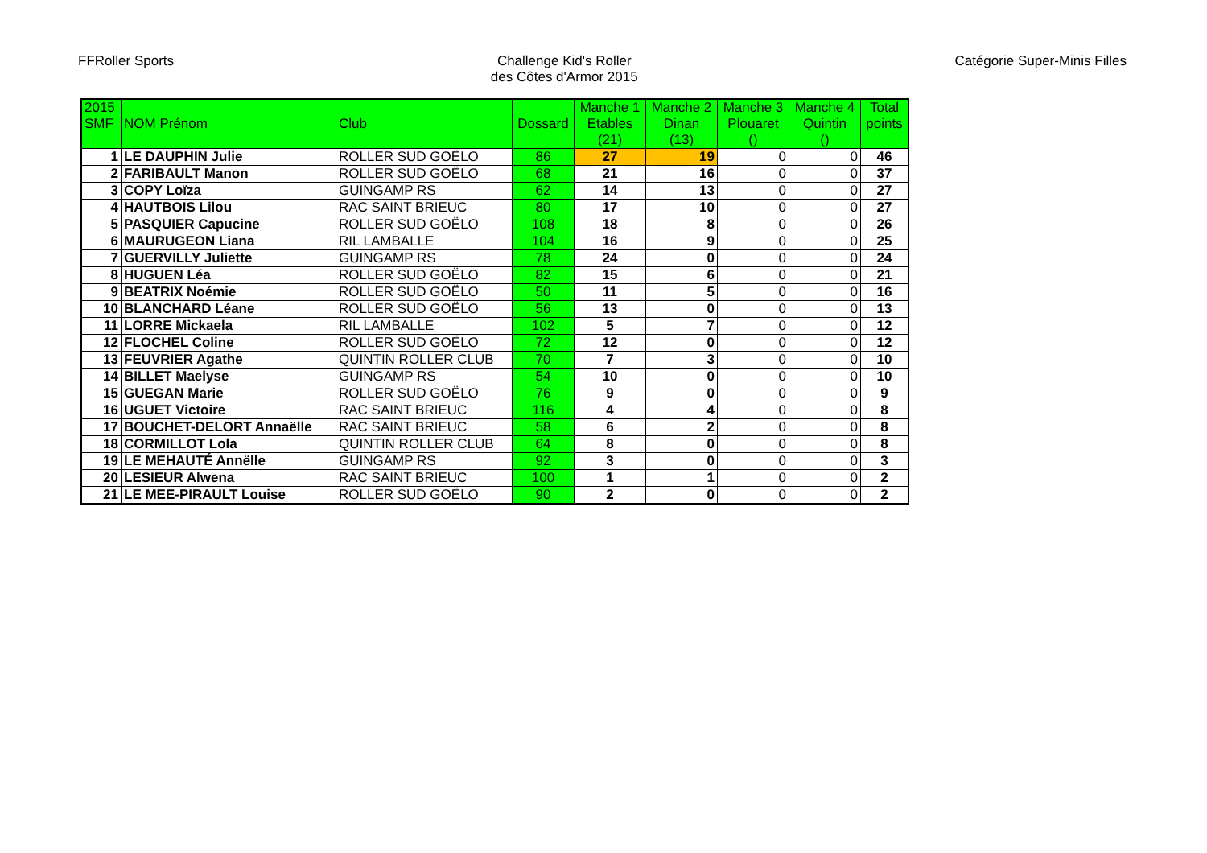FFRoller Sports Challenge Kid's Roller
des Côtes d'Armor 2015
Catégorie Super-Minis Filles
| 2015 SMF | NOM Prénom | Club | Dossard | Manche 1 Etables (21) | Manche 2 Dinan (13) | Manche 3 Plouaret () | Manche 4 Quintin () | Total points |
| --- | --- | --- | --- | --- | --- | --- | --- | --- |
| 1 | LE DAUPHIN Julie | ROLLER SUD GOËLO | 86 | 27 | 19 | 0 | 0 | 46 |
| 2 | FARIBAULT Manon | ROLLER SUD GOËLO | 68 | 21 | 16 | 0 | 0 | 37 |
| 3 | COPY Loïza | GUINGAMP RS | 62 | 14 | 13 | 0 | 0 | 27 |
| 4 | HAUTBOIS Lilou | RAC SAINT BRIEUC | 80 | 17 | 10 | 0 | 0 | 27 |
| 5 | PASQUIER Capucine | ROLLER SUD GOËLO | 108 | 18 | 8 | 0 | 0 | 26 |
| 6 | MAURUGEON Liana | RIL LAMBALLE | 104 | 16 | 9 | 0 | 0 | 25 |
| 7 | GUERVILLY Juliette | GUINGAMP RS | 78 | 24 | 0 | 0 | 0 | 24 |
| 8 | HUGUEN Léa | ROLLER SUD GOËLO | 82 | 15 | 6 | 0 | 0 | 21 |
| 9 | BEATRIX Noémie | ROLLER SUD GOËLO | 50 | 11 | 5 | 0 | 0 | 16 |
| 10 | BLANCHARD Léane | ROLLER SUD GOËLO | 56 | 13 | 0 | 0 | 0 | 13 |
| 11 | LORRE Mickaela | RIL LAMBALLE | 102 | 5 | 7 | 0 | 0 | 12 |
| 12 | FLOCHEL Coline | ROLLER SUD GOËLO | 72 | 12 | 0 | 0 | 0 | 12 |
| 13 | FEUVRIER Agathe | QUINTIN ROLLER CLUB | 70 | 7 | 3 | 0 | 0 | 10 |
| 14 | BILLET Maelyse | GUINGAMP RS | 54 | 10 | 0 | 0 | 0 | 10 |
| 15 | GUEGAN Marie | ROLLER SUD GOËLO | 76 | 9 | 0 | 0 | 0 | 9 |
| 16 | UGUET Victoire | RAC SAINT BRIEUC | 116 | 4 | 4 | 0 | 0 | 8 |
| 17 | BOUCHET-DELORT Annaëlle | RAC SAINT BRIEUC | 58 | 6 | 2 | 0 | 0 | 8 |
| 18 | CORMILLOT Lola | QUINTIN ROLLER CLUB | 64 | 8 | 0 | 0 | 0 | 8 |
| 19 | LE MEHAUTÉ Annëlle | GUINGAMP RS | 92 | 3 | 0 | 0 | 0 | 3 |
| 20 | LESIEUR Alwena | RAC SAINT BRIEUC | 100 | 1 | 1 | 0 | 0 | 2 |
| 21 | LE MEE-PIRAULT Louise | ROLLER SUD GOËLO | 90 | 2 | 0 | 0 | 0 | 2 |